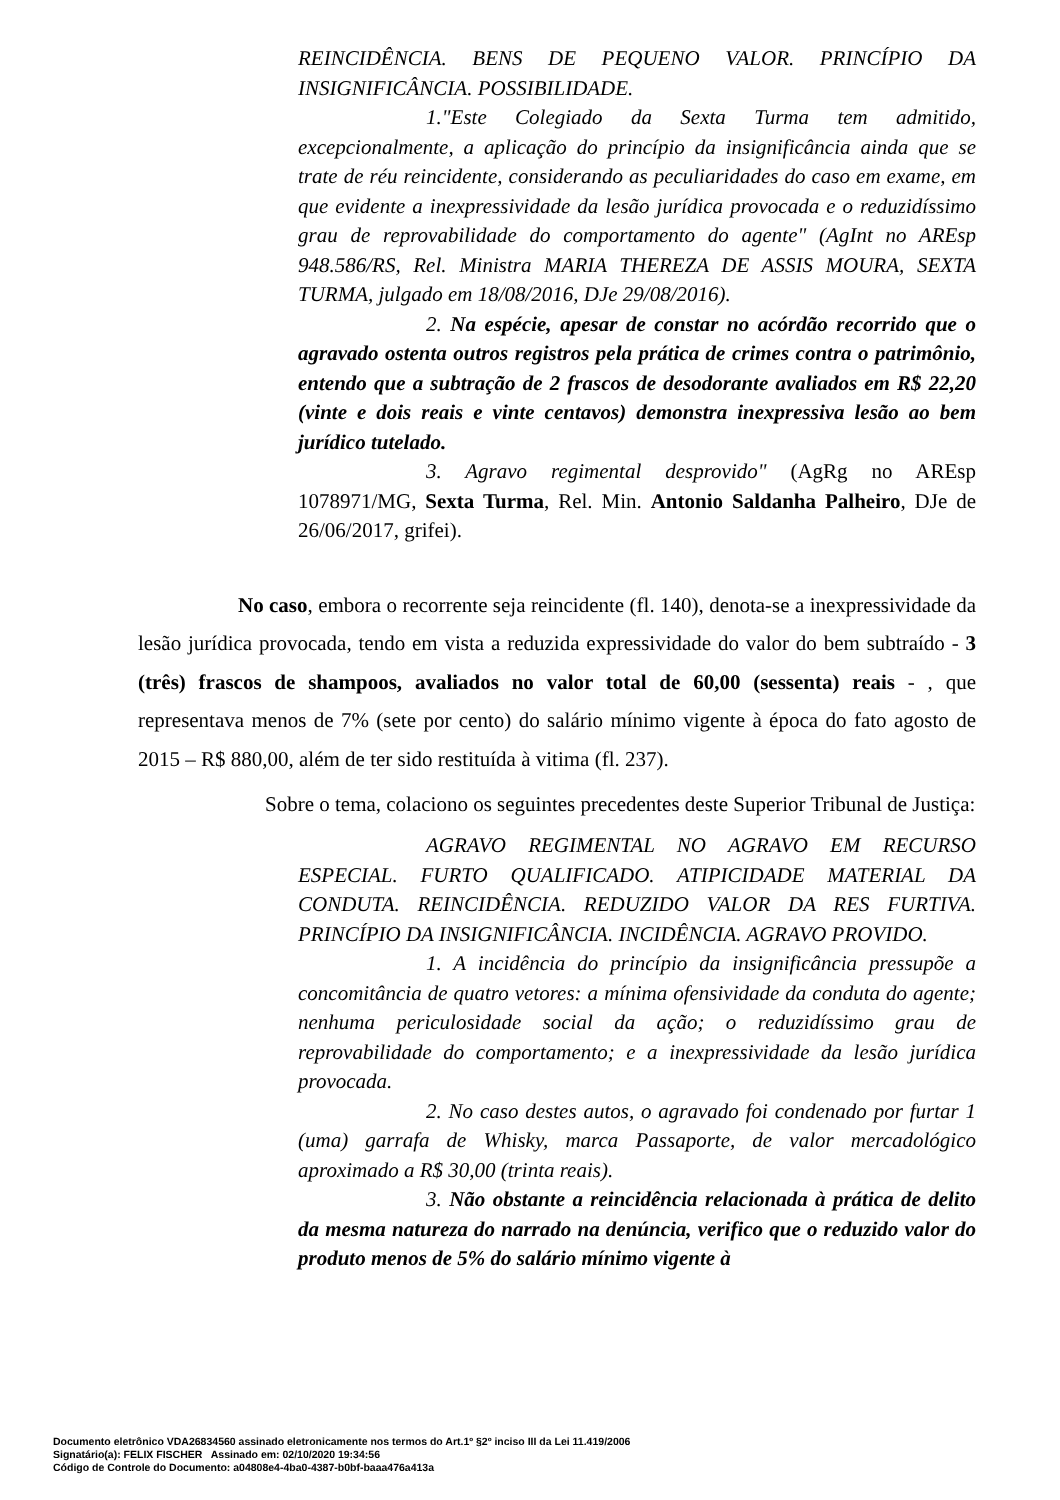REINCIDÊNCIA. BENS DE PEQUENO VALOR. PRINCÍPIO DA INSIGNIFICÂNCIA. POSSIBILIDADE.
1."Este Colegiado da Sexta Turma tem admitido, excepcionalmente, a aplicação do princípio da insignificância ainda que se trate de réu reincidente, considerando as peculiaridades do caso em exame, em que evidente a inexpressividade da lesão jurídica provocada e o reduzidíssimo grau de reprovabilidade do comportamento do agente" (AgInt no AREsp 948.586/RS, Rel. Ministra MARIA THEREZA DE ASSIS MOURA, SEXTA TURMA, julgado em 18/08/2016, DJe 29/08/2016).
2. Na espécie, apesar de constar no acórdão recorrido que o agravado ostenta outros registros pela prática de crimes contra o patrimônio, entendo que a subtração de 2 frascos de desodorante avaliados em R$ 22,20 (vinte e dois reais e vinte centavos) demonstra inexpressiva lesão ao bem jurídico tutelado.
3. Agravo regimental desprovido" (AgRg no AREsp 1078971/MG, Sexta Turma, Rel. Min. Antonio Saldanha Palheiro, DJe de 26/06/2017, grifei).
No caso, embora o recorrente seja reincidente (fl. 140), denota-se a inexpressividade da lesão jurídica provocada, tendo em vista a reduzida expressividade do valor do bem subtraído - 3 (três) frascos de shampoos, avaliados no valor total de 60,00 (sessenta) reais - , que representava menos de 7% (sete por cento) do salário mínimo vigente à época do fato agosto de 2015 – R$ 880,00, além de ter sido restituída à vitima (fl. 237).
Sobre o tema, colaciono os seguintes precedentes deste Superior Tribunal de Justiça:
AGRAVO REGIMENTAL NO AGRAVO EM RECURSO ESPECIAL. FURTO QUALIFICADO. ATIPICIDADE MATERIAL DA CONDUTA. REINCIDÊNCIA. REDUZIDO VALOR DA RES FURTIVA. PRINCÍPIO DA INSIGNIFICÂNCIA. INCIDÊNCIA. AGRAVO PROVIDO.
1. A incidência do princípio da insignificância pressupõe a concomitância de quatro vetores: a mínima ofensividade da conduta do agente; nenhuma periculosidade social da ação; o reduzidíssimo grau de reprovabilidade do comportamento; e a inexpressividade da lesão jurídica provocada.
2. No caso destes autos, o agravado foi condenado por furtar 1 (uma) garrafa de Whisky, marca Passaporte, de valor mercadológico aproximado a R$ 30,00 (trinta reais).
3. Não obstante a reincidência relacionada à prática de delito da mesma natureza do narrado na denúncia, verifico que o reduzido valor do produto menos de 5% do salário mínimo vigente à
Documento eletrônico VDA26834560 assinado eletronicamente nos termos do Art.1º §2º inciso III da Lei 11.419/2006
Signatário(a): FELIX FISCHER Assinado em: 02/10/2020 19:34:56
Código de Controle do Documento: a04808e4-4ba0-4387-b0bf-baaa476a413a